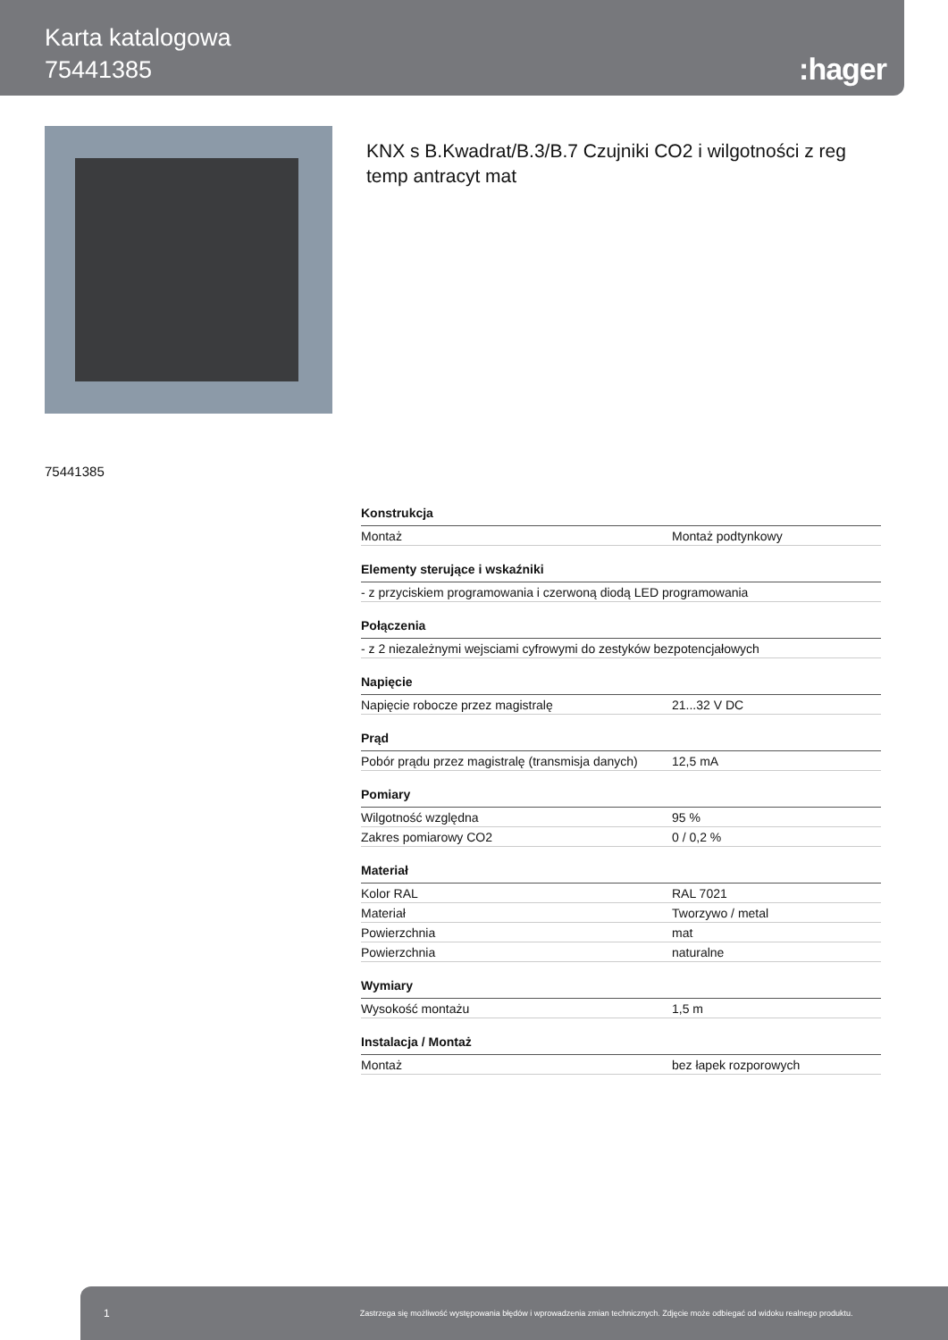Karta katalogowa
75441385
:hager
KNX s B.Kwadrat/B.3/B.7 Czujniki CO2 i wilgotności z reg temp antracyt mat
75441385
Konstrukcja
| Montaż | Montaż podtynkowy |
Elementy sterujące i wskaźniki
| - z przyciskiem programowania i czerwoną diodą LED programowania |
Połączenia
| - z 2 niezależnymi wejsciami cyfrowymi do zestyków bezpotencjałowych |
Napięcie
| Napięcie robocze przez magistralę | 21...32 V DC |
Prąd
| Pobór prądu przez magistralę (transmisja danych) | 12,5 mA |
Pomiary
| Wilgotność względna | 95 % |
| Zakres pomiarowy CO2 | 0 / 0,2 % |
Materiał
| Kolor RAL | RAL 7021 |
| Materiał | Tworzywo / metal |
| Powierzchnia | mat |
| Powierzchnia | naturalne |
Wymiary
| Wysokość montażu | 1,5 m |
Instalacja / Montaż
| Montaż | bez łapek rozporowych |
1 Zastrzega się możliwość występowania błędów i wprowadzenia zmian technicznych. Zdjęcie może odbiegać od widoku realnego produktu.